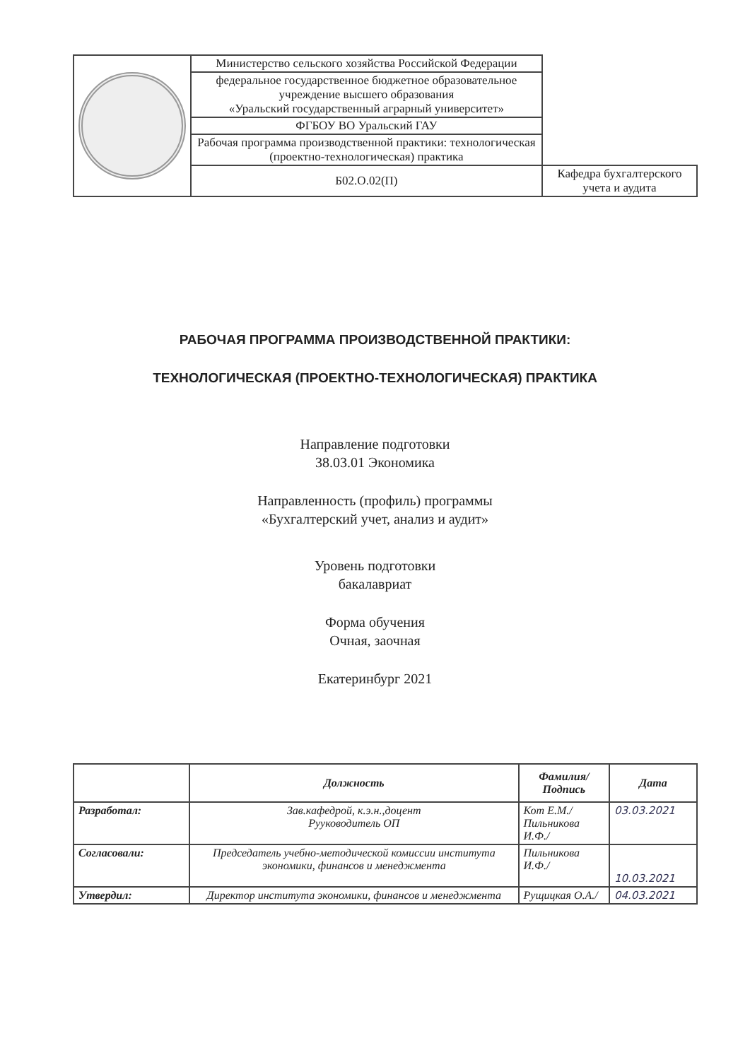| | Министерство сельского хозяйства Российской Федерации | |
| | федеральное государственное бюджетное образовательное учреждение высшего образования «Уральский государственный аграрный университет» | |
| | ФГБОУ ВО Уральский ГАУ | |
| | Рабочая программа производственной практики: технологическая (проектно-технологическая) практика | |
| | Б02.О.02(П) | Кафедра бухгалтерского учета и аудита |
РАБОЧАЯ ПРОГРАММА ПРОИЗВОДСТВЕННОЙ ПРАКТИКИ:
ТЕХНОЛОГИЧЕСКАЯ (ПРОЕКТНО-ТЕХНОЛОГИЧЕСКАЯ) ПРАКТИКА
Направление подготовки
38.03.01 Экономика
Направленность (профиль) программы
«Бухгалтерский учет, анализ и аудит»
Уровень подготовки
бакалавриат
Форма обучения
Очная, заочная
Екатеринбург 2021
| | Должность | Фамилия/ Подпись | Дата |
| --- | --- | --- | --- |
| Разработал: | Зав.кафедрой, к.э.н.,доцент Рууководитель ОП | Кот Е.М./ Пильникова И.Ф./ | 03.03.2021 |
| Согласовали: | Председатель учебно-методической комиссии института экономики, финансов и менеджмента | Пильникова И.Ф./ | 10.03.2021 |
| Утвердил: | Директор института экономики, финансов и менеджмента | Рущицкая О.А./ | 04.03.2021 |